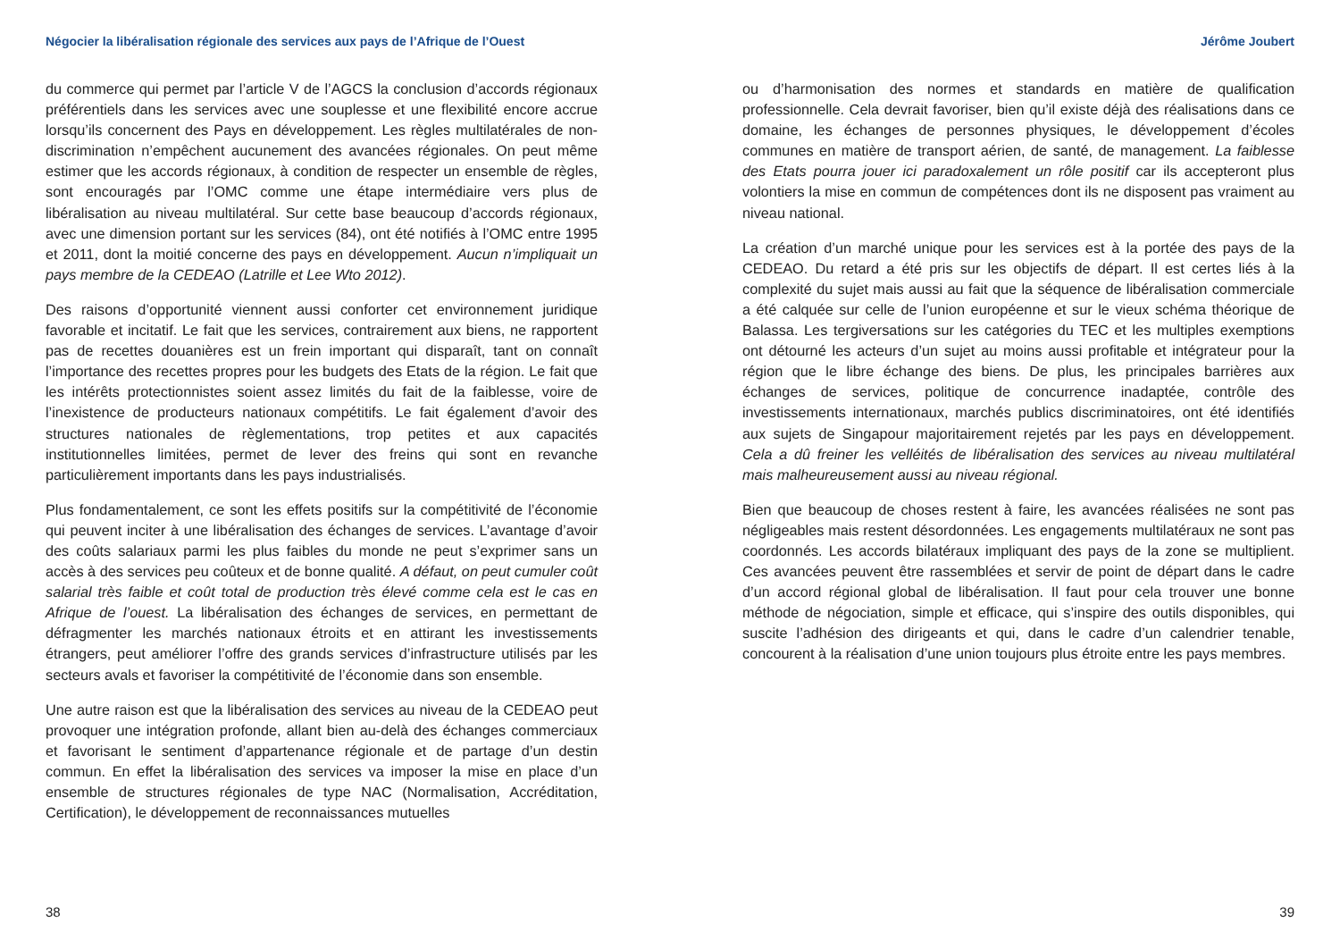Négocier la libéralisation régionale des services aux pays de l’Afrique de l’Ouest
du commerce qui permet par l’article V de l’AGCS la conclusion d’accords régionaux préférentiels dans les services avec une souplesse et une flexibilité encore accrue lorsqu’ils concernent des Pays en développement. Les règles multilatérales de non-discrimination n’empêchent aucunement des avancées régionales. On peut même estimer que les accords régionaux, à condition de respecter un ensemble de règles, sont encouragés par l’OMC comme une étape intermédiaire vers plus de libéralisation au niveau multilatéral. Sur cette base beaucoup d’accords régionaux, avec une dimension portant sur les services (84), ont été notifiés à l’OMC entre 1995 et 2011, dont la moitié concerne des pays en développement. Aucun n’impliquait un pays membre de la CEDEAO (Latrille et Lee Wto 2012).
Des raisons d’opportunité viennent aussi conforter cet environnement juridique favorable et incitatif. Le fait que les services, contrairement aux biens, ne rapportent pas de recettes douanières est un frein important qui disparaît, tant on connaît l’importance des recettes propres pour les budgets des Etats de la région. Le fait que les intérêts protectionnistes soient assez limités du fait de la faiblesse, voire de l’inexistence de producteurs nationaux compétitifs. Le fait également d’avoir des structures nationales de règlementations, trop petites et aux capacités institutionnelles limitées, permet de lever des freins qui sont en revanche particulièrement importants dans les pays industrialisés.
Plus fondamentalement, ce sont les effets positifs sur la compétitivité de l’économie qui peuvent inciter à une libéralisation des échanges de services. L’avantage d’avoir des coûts salariaux parmi les plus faibles du monde ne peut s’exprimer sans un accès à des services peu coûteux et de bonne qualité. A défaut, on peut cumuler coût salarial très faible et coût total de production très élevé comme cela est le cas en Afrique de l’ouest. La libéralisation des échanges de services, en permettant de défragmenter les marchés nationaux étroits et en attirant les investissements étrangers, peut améliorer l’offre des grands services d’infrastructure utilisés par les secteurs avals et favoriser la compétitivité de l’économie dans son ensemble.
Une autre raison est que la libéralisation des services au niveau de la CEDEAO peut provoquer une intégration profonde, allant bien au-delà des échanges commerciaux et favorisant le sentiment d’appartenance régionale et de partage d’un destin commun. En effet la libéralisation des services va imposer la mise en place d’un ensemble de structures régionales de type NAC (Normalisation, Accréditation, Certification), le développement de reconnaissances mutuelles
38
Jérôme Joubert
ou d’harmonisation des normes et standards en matière de qualification professionnelle. Cela devrait favoriser, bien qu’il existe déjà des réalisations dans ce domaine, les échanges de personnes physiques, le développement d’écoles communes en matière de transport aérien, de santé, de management. La faiblesse des Etats pourra jouer ici paradoxalement un rôle positif car ils accepteront plus volontiers la mise en commun de compétences dont ils ne disposent pas vraiment au niveau national.
La création d’un marché unique pour les services est à la portée des pays de la CEDEAO. Du retard a été pris sur les objectifs de départ. Il est certes liés à la complexité du sujet mais aussi au fait que la séquence de libéralisation commerciale a été calquée sur celle de l’union européenne et sur le vieux schéma théorique de Balassa. Les tergiversations sur les catégories du TEC et les multiples exemptions ont détourné les acteurs d’un sujet au moins aussi profitable et intégrateur pour la région que le libre échange des biens. De plus, les principales barrières aux échanges de services, politique de concurrence inadaptée, contrôle des investissements internationaux, marchés publics discriminatoires, ont été identifiés aux sujets de Singapour majoritairement rejetés par les pays en développement. Cela a dû freiner les velléités de libéralisation des services au niveau multilatéral mais malheureusement aussi au niveau régional.
Bien que beaucoup de choses restent à faire, les avancées réalisées ne sont pas négligeables mais restent désordonnées. Les engagements multilatéraux ne sont pas coordonnés. Les accords bilatéraux impliquant des pays de la zone se multiplient. Ces avancées peuvent être rassemblées et servir de point de départ dans le cadre d’un accord régional global de libéralisation. Il faut pour cela trouver une bonne méthode de négociation, simple et efficace, qui s’inspire des outils disponibles, qui suscite l’adhésion des dirigeants et qui, dans le cadre d’un calendrier tenable, concourent à la réalisation d’une union toujours plus étroite entre les pays membres.
39